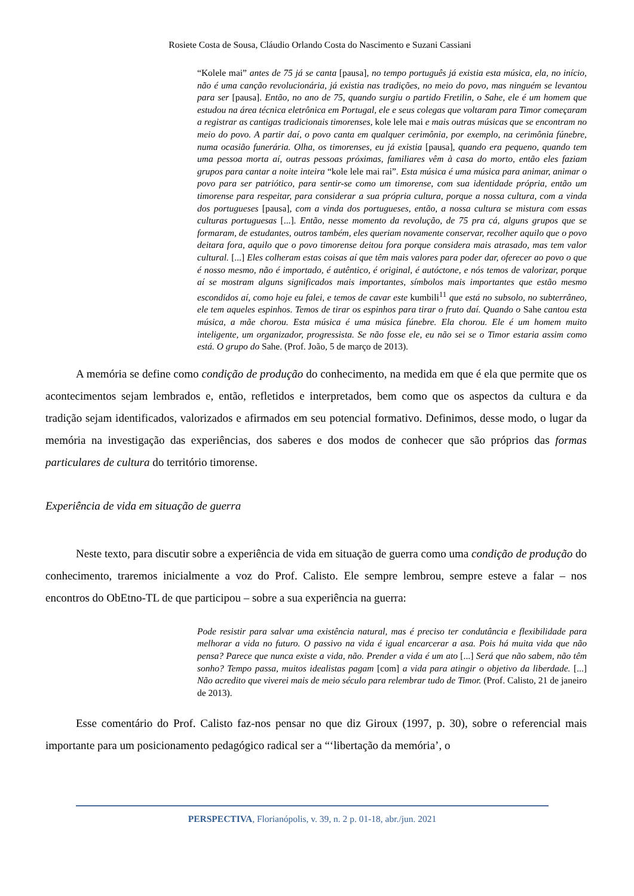Rosiete Costa de Sousa, Cláudio Orlando Costa do Nascimento e Suzani Cassiani
“Kolele mai” antes de 75 já se canta [pausa], no tempo português já existia esta música, ela, no início, não é uma canção revolucionária, já existia nas tradições, no meio do povo, mas ninguém se levantou para ser [pausa]. Então, no ano de 75, quando surgiu o partido Fretilin, o Sahe, ele é um homem que estudou na área técnica eletrônica em Portugal, ele e seus colegas que voltaram para Timor começaram a registrar as cantigas tradicionais timorenses, kole lele mai e mais outras músicas que se encontram no meio do povo. A partir daí, o povo canta em qualquer cerimônia, por exemplo, na cerimônia fúnebre, numa ocasião funerária. Olha, os timorenses, eu já existia [pausa], quando era pequeno, quando tem uma pessoa morta aí, outras pessoas próximas, familiares vêm à casa do morto, então eles faziam grupos para cantar a noite inteira “kole lele mai rai”. Esta música é uma música para animar, animar o povo para ser patriótico, para sentir-se como um timorense, com sua identidade própria, então um timorense para respeitar, para considerar a sua própria cultura, porque a nossa cultura, com a vinda dos portugueses [pausa], com a vinda dos portugueses, então, a nossa cultura se mistura com essas culturas portuguesas [...]. Então, nesse momento da revolução, de 75 pra cá, alguns grupos que se formaram, de estudantes, outros também, eles queriam novamente conservar, recolher aquilo que o povo deitara fora, aquilo que o povo timorense deitou fora porque considera mais atrasado, mas tem valor cultural. [...] Eles colheram estas coisas aí que têm mais valores para poder dar, oferecer ao povo o que é nosso mesmo, não é importado, é autêntico, é original, é autóctone, e nós temos de valorizar, porque aí se mostram alguns significados mais importantes, símbolos mais importantes que estão mesmo escondidos aí, como hoje eu falei, e temos de cavar este kumbili<sup>11</sup> que está no subsolo, no subterrâneo, ele tem aqueles espinhos. Temos de tirar os espinhos para tirar o fruto daí. Quando o Sahe cantou esta música, a mãe chorou. Esta música é uma música fúnebre. Ela chorou. Ele é um homem muito inteligente, um organizador, progressista. Se não fosse ele, eu não sei se o Timor estaria assim como está. O grupo do Sahe. (Prof. João, 5 de março de 2013).
A memória se define como condição de produção do conhecimento, na medida em que é ela que permite que os acontecimentos sejam lembrados e, então, refletidos e interpretados, bem como que os aspectos da cultura e da tradição sejam identificados, valorizados e afirmados em seu potencial formativo. Definimos, desse modo, o lugar da memória na investigação das experiências, dos saberes e dos modos de conhecer que são próprios das formas particulares de cultura do território timorense.
Experiência de vida em situação de guerra
Neste texto, para discutir sobre a experiência de vida em situação de guerra como uma condição de produção do conhecimento, traremos inicialmente a voz do Prof. Calisto. Ele sempre lembrou, sempre esteve a falar – nos encontros do ObEtno-TL de que participou – sobre a sua experiência na guerra:
Pode resistir para salvar uma existência natural, mas é preciso ter condutância e flexibilidade para melhorar a vida no futuro. O passivo na vida é igual encarcerar a asa. Pois há muita vida que não pensa? Parece que nunca existe a vida, não. Prender a vida é um ato [...] Será que não sabem, não têm sonho? Tempo passa, muitos idealistas pagam [com] a vida para atingir o objetivo da liberdade. [...] Não acredito que viverei mais de meio século para relembrar tudo de Timor. (Prof. Calisto, 21 de janeiro de 2013).
Esse comentário do Prof. Calisto faz-nos pensar no que diz Giroux (1997, p. 30), sobre o referencial mais importante para um posicionamento pedagógico radical ser a “‘libertação da memória’, o
PERSPECTIVA, Florianópolis, v. 39, n. 2 p. 01-18, abr./jun. 2021